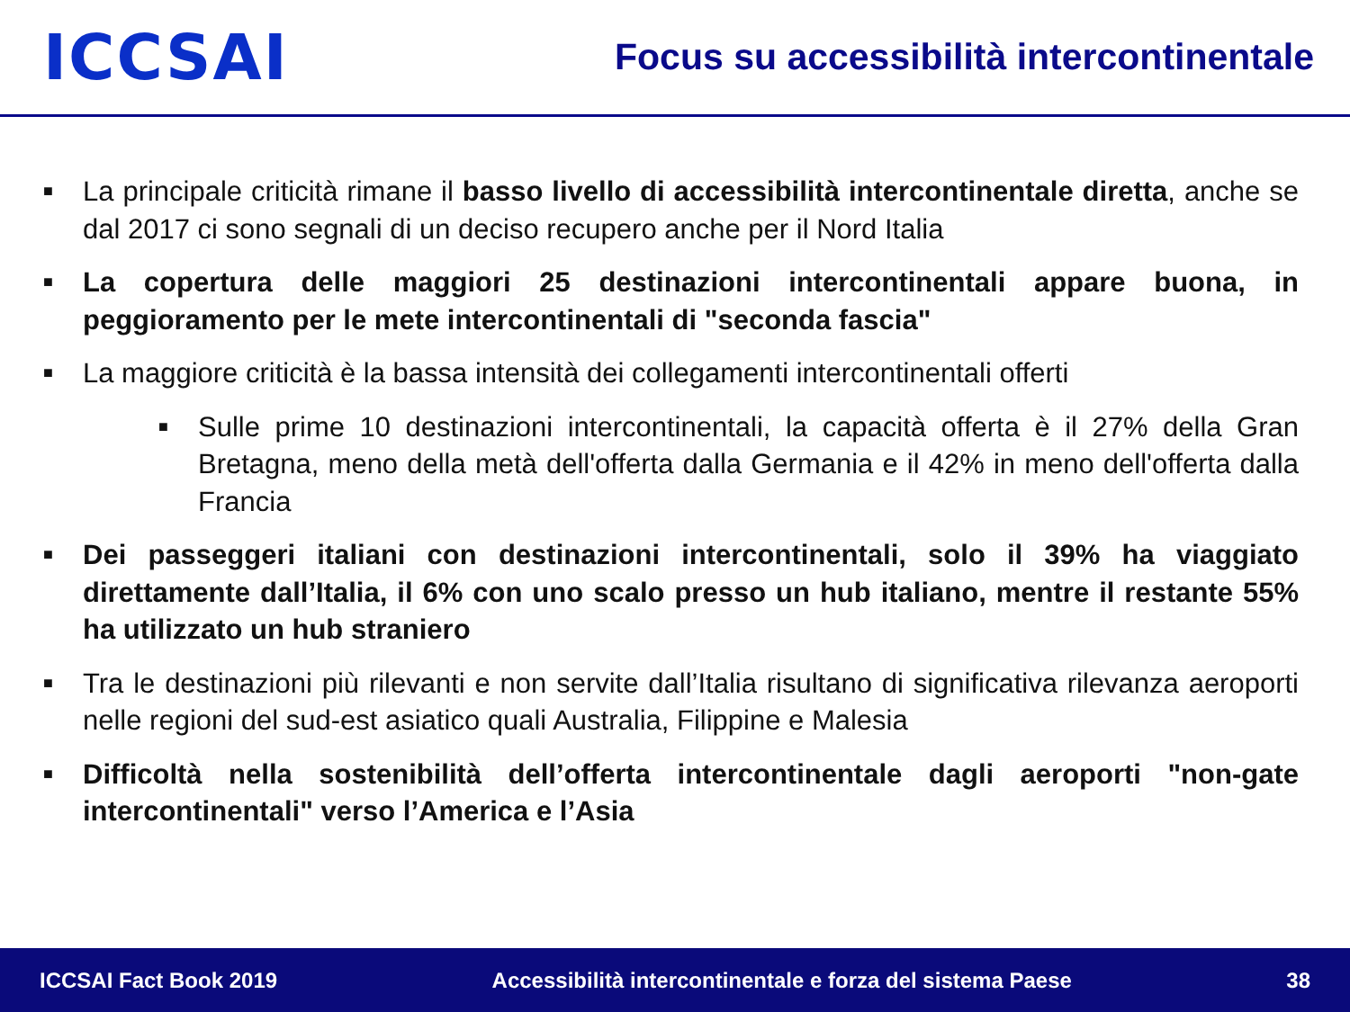ICCSAI
Focus su accessibilità intercontinentale
■ La principale criticità rimane il basso livello di accessibilità intercontinentale diretta, anche se dal 2017 ci sono segnali di un deciso recupero anche per il Nord Italia
■ La copertura delle maggiori 25 destinazioni intercontinentali appare buona, in peggioramento per le mete intercontinentali di "seconda fascia"
■ La maggiore criticità è la bassa intensità dei collegamenti intercontinentali offerti
■ Sulle prime 10 destinazioni intercontinentali, la capacità offerta è il 27% della Gran Bretagna, meno della metà dell'offerta dalla Germania e il 42% in meno dell'offerta dalla Francia
■ Dei passeggeri italiani con destinazioni intercontinentali, solo il 39% ha viaggiato direttamente dall’Italia, il 6% con uno scalo presso un hub italiano, mentre il restante 55% ha utilizzato un hub straniero
■ Tra le destinazioni più rilevanti e non servite dall’Italia risultano di significativa rilevanza aeroporti nelle regioni del sud-est asiatico quali Australia, Filippine e Malesia
■ Difficoltà nella sostenibilità dell’offerta intercontinentale dagli aeroporti "non-gate intercontinentali" verso l’America e l’Asia
ICCSAI Fact Book 2019 Accessibilità intercontinentale e forza del sistema Paese 38